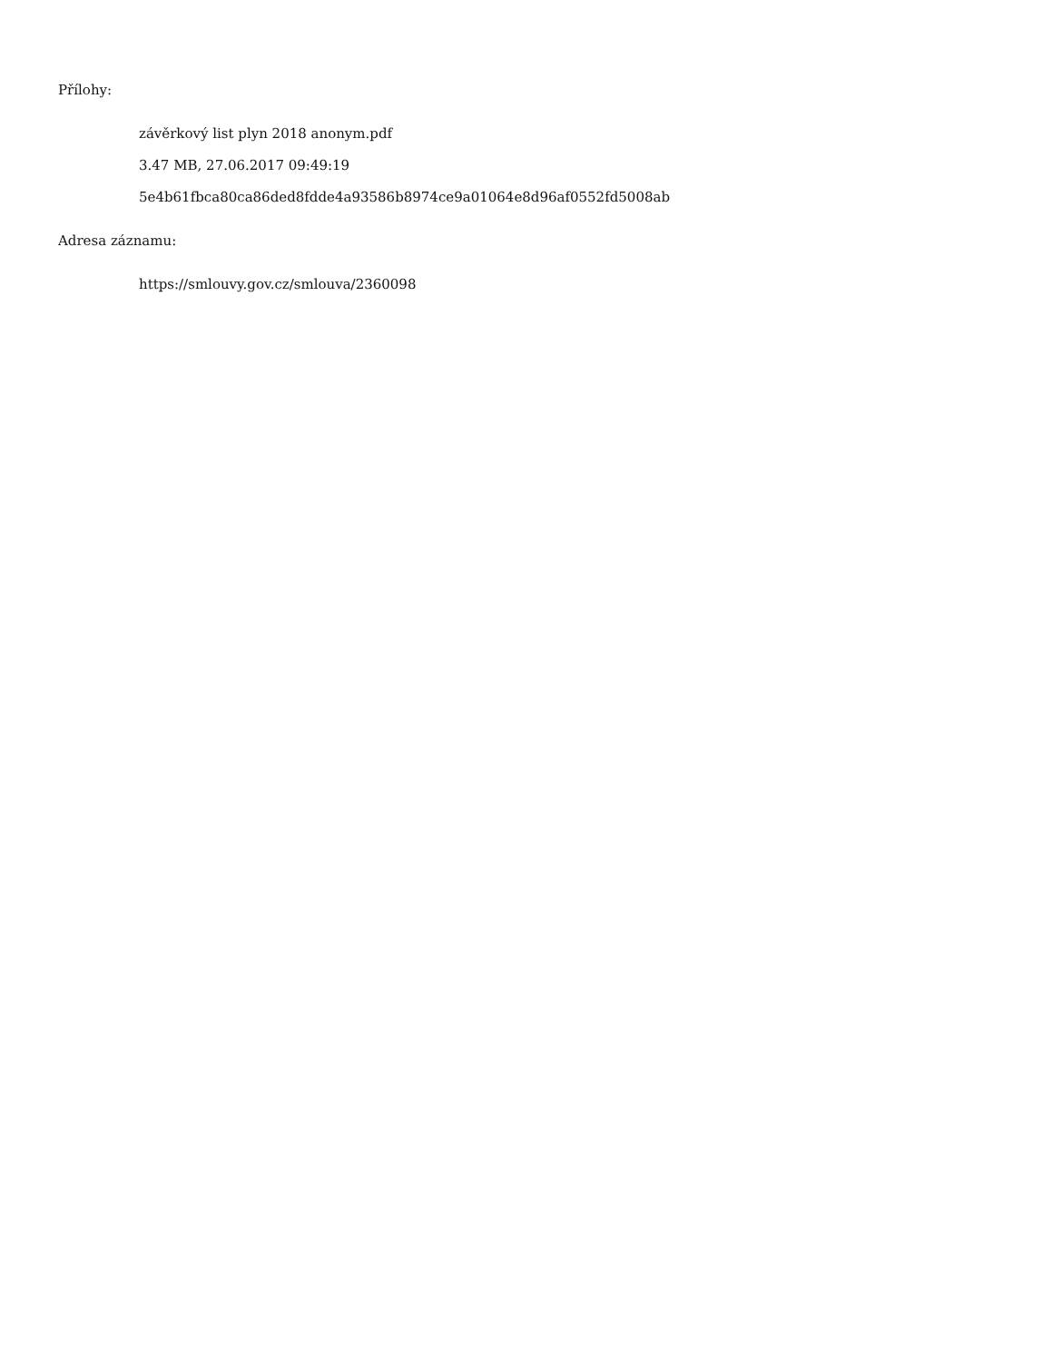Přílohy:
závěrkový list plyn 2018 anonym.pdf
3.47 MB, 27.06.2017 09:49:19
5e4b61fbca80ca86ded8fdde4a93586b8974ce9a01064e8d96af0552fd5008ab
Adresa záznamu:
https://smlouvy.gov.cz/smlouva/2360098